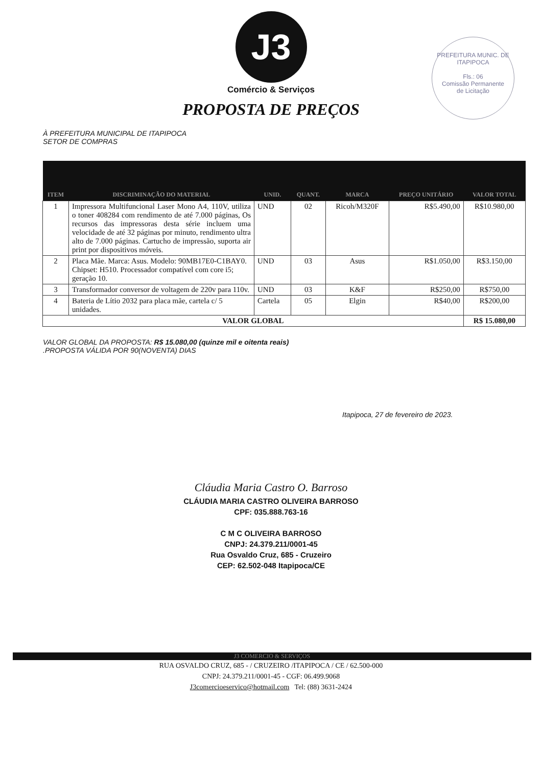PREFEITURA MUNIC. DE ITAPIPOCA
Fls.: 06
Comissão Permanente
de Licitação
J3
Comércio & Serviços
PROPOSTA DE PREÇOS
À PREFEITURA MUNICIPAL DE ITAPIPOCA
SETOR DE COMPRAS
| ITEM | DISCRIMINAÇÃO DO MATERIAL | UNID. | QUANT. | MARCA | PREÇO UNITÁRIO | VALOR TOTAL |
| --- | --- | --- | --- | --- | --- | --- |
| 1 | Impressora Multifuncional Laser Mono A4, 110V, utiliza o toner 408284 com rendimento de até 7.000 páginas, Os recursos das impressoras desta série incluem uma velocidade de até 32 páginas por minuto, rendimento ultra alto de 7.000 páginas. Cartucho de impressão, suporta air print por dispositivos móveis. | UND | 02 | Ricoh/M320F | R$5.490,00 | R$10.980,00 |
| 2 | Placa Mãe. Marca: Asus. Modelo: 90MB17E0-C1BAY0. Chipset: H510. Processador compatível com core i5; geração 10. | UND | 03 | Asus | R$1.050,00 | R$3.150,00 |
| 3 | Transformador conversor de voltagem de 220v para 110v. | UND | 03 | K&F | R$250,00 | R$750,00 |
| 4 | Bateria de Lítio 2032 para placa mãe, cartela c/ 5 unidades. | Cartela | 05 | Elgin | R$40,00 | R$200,00 |
| VALOR GLOBAL | | | | | | R$ 15.080,00 |
VALOR GLOBAL DA PROPOSTA: R$ 15.080,00 (quinze mil e oitenta reais)
.PROPOSTA VÁLIDA POR 90(NOVENTA) DIAS
Itapipoca, 27 de fevereiro de 2023.
Cláudia Maria Castro O. Barroso
CLÁUDIA MARIA CASTRO OLIVEIRA BARROSO
CPF: 035.888.763-16
C M C OLIVEIRA BARROSO
CNPJ: 24.379.211/0001-45
Rua Osvaldo Cruz, 685 - Cruzeiro
CEP: 62.502-048 Itapipoca/CE
J3 COMERCIO & SERVIÇOS
RUA OSVALDO CRUZ, 685 - / CRUZEIRO /ITAPIPOCA / CE / 62.500-000
CNPJ: 24.379.211/0001-45 - CGF: 06.499.9068
J3comercioeservico@hotmail.com Tel: (88) 3631-2424